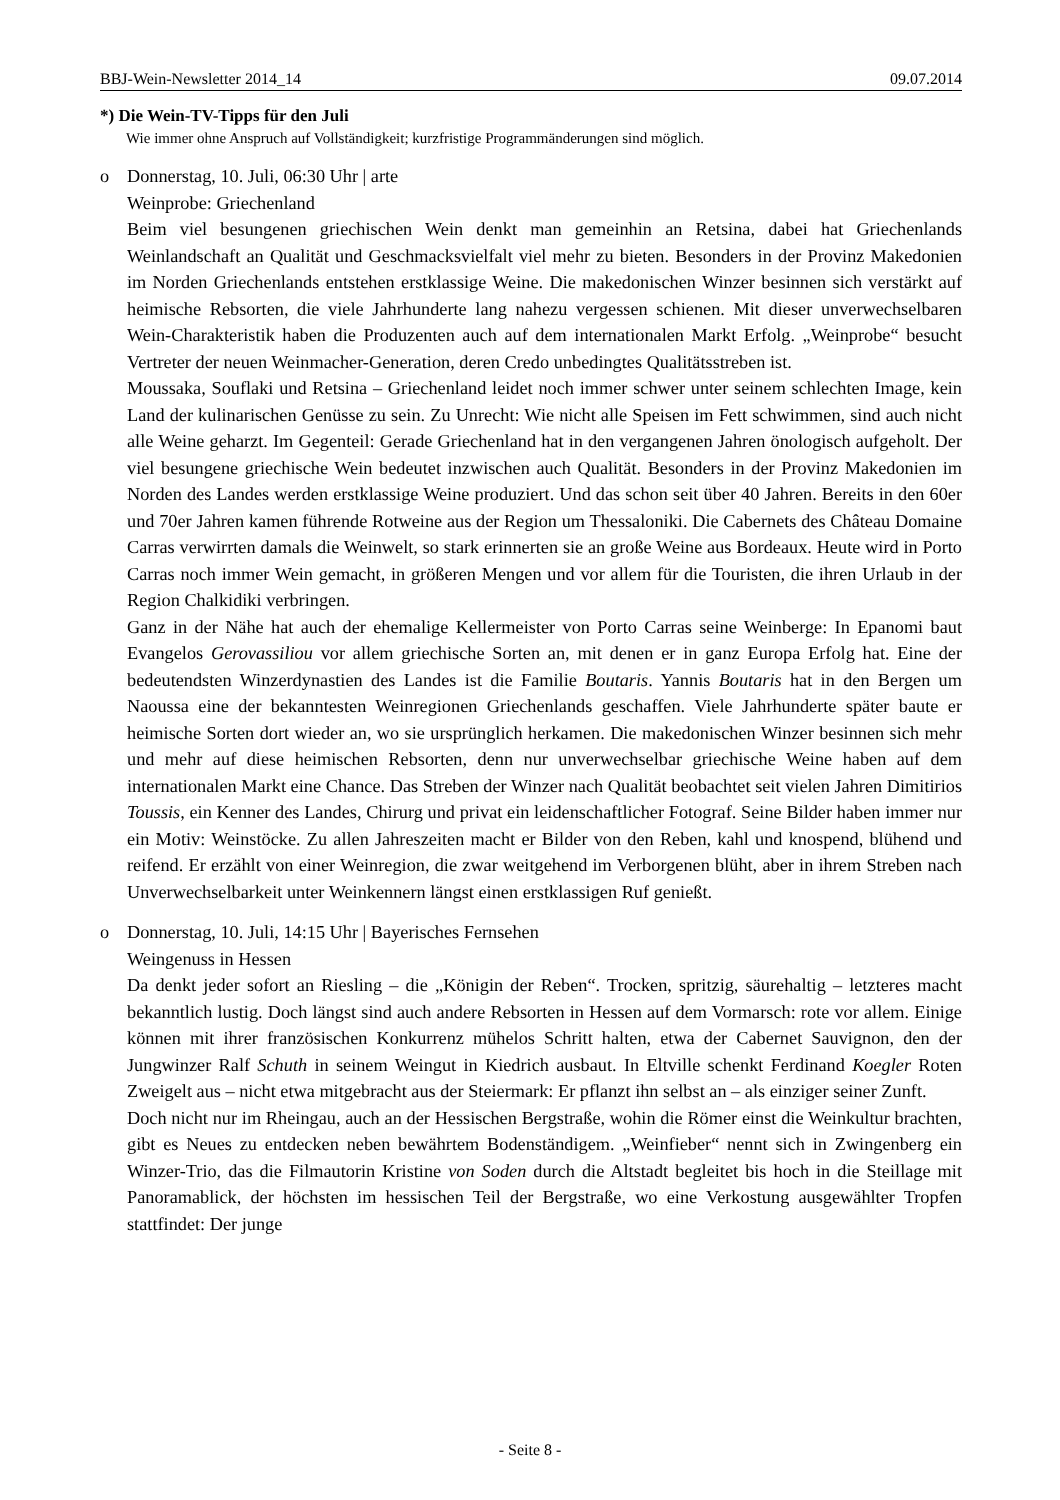BBJ-Wein-Newsletter 2014_14 09.07.2014
*) Die Wein-TV-Tipps für den Juli
Wie immer ohne Anspruch auf Vollständigkeit; kurzfristige Programmänderungen sind möglich.
o Donnerstag, 10. Juli, 06:30 Uhr | arte
Weinprobe: Griechenland
Beim viel besungenen griechischen Wein denkt man gemeinhin an Retsina, dabei hat Griechenlands Weinlandschaft an Qualität und Geschmacksvielfalt viel mehr zu bieten. Besonders in der Provinz Makedonien im Norden Griechenlands entstehen erstklassige Weine. Die makedonischen Winzer besinnen sich verstärkt auf heimische Rebsorten, die viele Jahrhunderte lang nahezu vergessen schienen. Mit dieser unverwechselbaren Wein-Charakteristik haben die Produzenten auch auf dem internationalen Markt Erfolg. „Weinprobe“ besucht Vertreter der neuen Weinmacher-Generation, deren Credo unbedingtes Qualitätsstreben ist.
Moussaka, Souflaki und Retsina – Griechenland leidet noch immer schwer unter seinem schlechten Image, kein Land der kulinarischen Genüsse zu sein. Zu Unrecht: Wie nicht alle Speisen im Fett schwimmen, sind auch nicht alle Weine geharzt. Im Gegenteil: Gerade Griechenland hat in den vergangenen Jahren önologisch aufgeholt. Der viel besungene griechische Wein bedeutet inzwischen auch Qualität. Besonders in der Provinz Makedonien im Norden des Landes werden erstklassige Weine produziert. Und das schon seit über 40 Jahren. Bereits in den 60er und 70er Jahren kamen führende Rotweine aus der Region um Thessaloniki. Die Cabernets des Château Domaine Carras verwirrten damals die Weinwelt, so stark erinnerten sie an große Weine aus Bordeaux. Heute wird in Porto Carras noch immer Wein gemacht, in größeren Mengen und vor allem für die Touristen, die ihren Urlaub in der Region Chalkidiki verbringen.
Ganz in der Nähe hat auch der ehemalige Kellermeister von Porto Carras seine Weinberge: In Epanomi baut Evangelos Gerovassiliou vor allem griechische Sorten an, mit denen er in ganz Europa Erfolg hat. Eine der bedeutendsten Winzerdynastien des Landes ist die Familie Boutaris. Yannis Boutaris hat in den Bergen um Naoussa eine der bekanntesten Weinregionen Griechenlands geschaffen. Viele Jahrhunderte später baute er heimische Sorten dort wieder an, wo sie ursprünglich herkamen. Die makedonischen Winzer besinnen sich mehr und mehr auf diese heimischen Rebsorten, denn nur unverwechselbar griechische Weine haben auf dem internationalen Markt eine Chance. Das Streben der Winzer nach Qualität beobachtet seit vielen Jahren Dimitirios Toussis, ein Kenner des Landes, Chirurg und privat ein leidenschaftlicher Fotograf. Seine Bilder haben immer nur ein Motiv: Weinstöcke. Zu allen Jahreszeiten macht er Bilder von den Reben, kahl und knospend, blühend und reifend. Er erzählt von einer Weinregion, die zwar weitgehend im Verborgenen blüht, aber in ihrem Streben nach Unverwechselbarkeit unter Weinkennern längst einen erstklassigen Ruf genießt.
o Donnerstag, 10. Juli, 14:15 Uhr | Bayerisches Fernsehen
Weingenuss in Hessen
Da denkt jeder sofort an Riesling – die „Königin der Reben“. Trocken, spritzig, säurehaltig – letzteres macht bekanntlich lustig. Doch längst sind auch andere Rebsorten in Hessen auf dem Vormarsch: rote vor allem. Einige können mit ihrer französischen Konkurrenz mühelos Schritt halten, etwa der Cabernet Sauvignon, den der Jungwinzer Ralf Schuth in seinem Weingut in Kiedrich ausbaut. In Eltville schenkt Ferdinand Koegler Roten Zweigelt aus – nicht etwa mitgebracht aus der Steiermark: Er pflanzt ihn selbst an – als einziger seiner Zunft.
Doch nicht nur im Rheingau, auch an der Hessischen Bergstraße, wohin die Römer einst die Weinkultur brachten, gibt es Neues zu entdecken neben bewährtem Bodenständigem. „Weinfieber“ nennt sich in Zwingenberg ein Winzer-Trio, das die Filmautorin Kristine von Soden durch die Altstadt begleitet bis hoch in die Steillage mit Panoramablick, der höchsten im hessischen Teil der Bergstraße, wo eine Verkostung ausgewählter Tropfen stattfindet: Der junge
- Seite 8 -